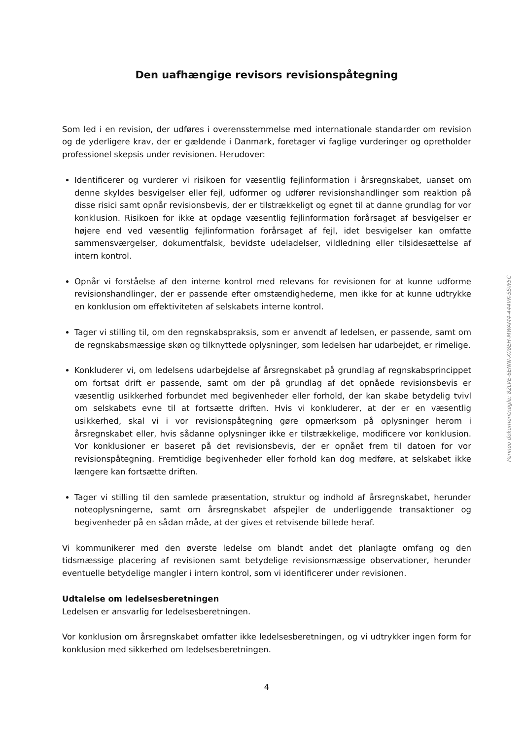Den uafhængige revisors revisionspåtegning
Som led i en revision, der udføres i overensstemmelse med internationale standarder om revision og de yderligere krav, der er gældende i Danmark, foretager vi faglige vurderinger og opretholder professionel skepsis under revisionen. Herudover:
Identificerer og vurderer vi risikoen for væsentlig fejlinformation i årsregnskabet, uanset om denne skyldes besvigelser eller fejl, udformer og udfører revisionshandlinger som reaktion på disse risici samt opnår revisionsbevis, der er tilstrækkeligt og egnet til at danne grundlag for vor konklusion. Risikoen for ikke at opdage væsentlig fejlinformation forårsaget af besvigelser er højere end ved væsentlig fejlinformation forårsaget af fejl, idet besvigelser kan omfatte sammensværgelser, dokumentfalsk, bevidste udeladelser, vildledning eller tilsidesættelse af intern kontrol.
Opnår vi forståelse af den interne kontrol med relevans for revisionen for at kunne udforme revisionshandlinger, der er passende efter omstændighederne, men ikke for at kunne udtrykke en konklusion om effektiviteten af selskabets interne kontrol.
Tager vi stilling til, om den regnskabspraksis, som er anvendt af ledelsen, er passende, samt om de regnskabsmæssige skøn og tilknyttede oplysninger, som ledelsen har udarbejdet, er rimelige.
Konkluderer vi, om ledelsens udarbejdelse af årsregnskabet på grundlag af regnskabsprincippet om fortsat drift er passende, samt om der på grundlag af det opnåede revisionsbevis er væsentlig usikkerhed forbundet med begivenheder eller forhold, der kan skabe betydelig tvivl om selskabets evne til at fortsætte driften. Hvis vi konkluderer, at der er en væsentlig usikkerhed, skal vi i vor revisionspåtegning gøre opmærksom på oplysninger herom i årsregnskabet eller, hvis sådanne oplysninger ikke er tilstrækkelige, modificere vor konklusion. Vor konklusioner er baseret på det revisionsbevis, der er opnået frem til datoen for vor revisionspåtegning. Fremtidige begivenheder eller forhold kan dog medføre, at selskabet ikke længere kan fortsætte driften.
Tager vi stilling til den samlede præsentation, struktur og indhold af årsregnskabet, herunder noteoplysningerne, samt om årsregnskabet afspejler de underliggende transaktioner og begivenheder på en sådan måde, at der gives et retvisende billede heraf.
Vi kommunikerer med den øverste ledelse om blandt andet det planlagte omfang og den tidsmæssige placering af revisionen samt betydelige revisionsmæssige observationer, herunder eventuelle betydelige mangler i intern kontrol, som vi identificerer under revisionen.
Udtalelse om ledelsesberetningen
Ledelsen er ansvarlig for ledelsesberetningen.
Vor konklusion om årsregnskabet omfatter ikke ledelsesberetningen, og vi udtrykker ingen form for konklusion med sikkerhed om ledelsesberetningen.
4
Penneo dokumentnøgle: 82LVE-6ENNI-X08EH-MWAM4-444VK-SSW5C